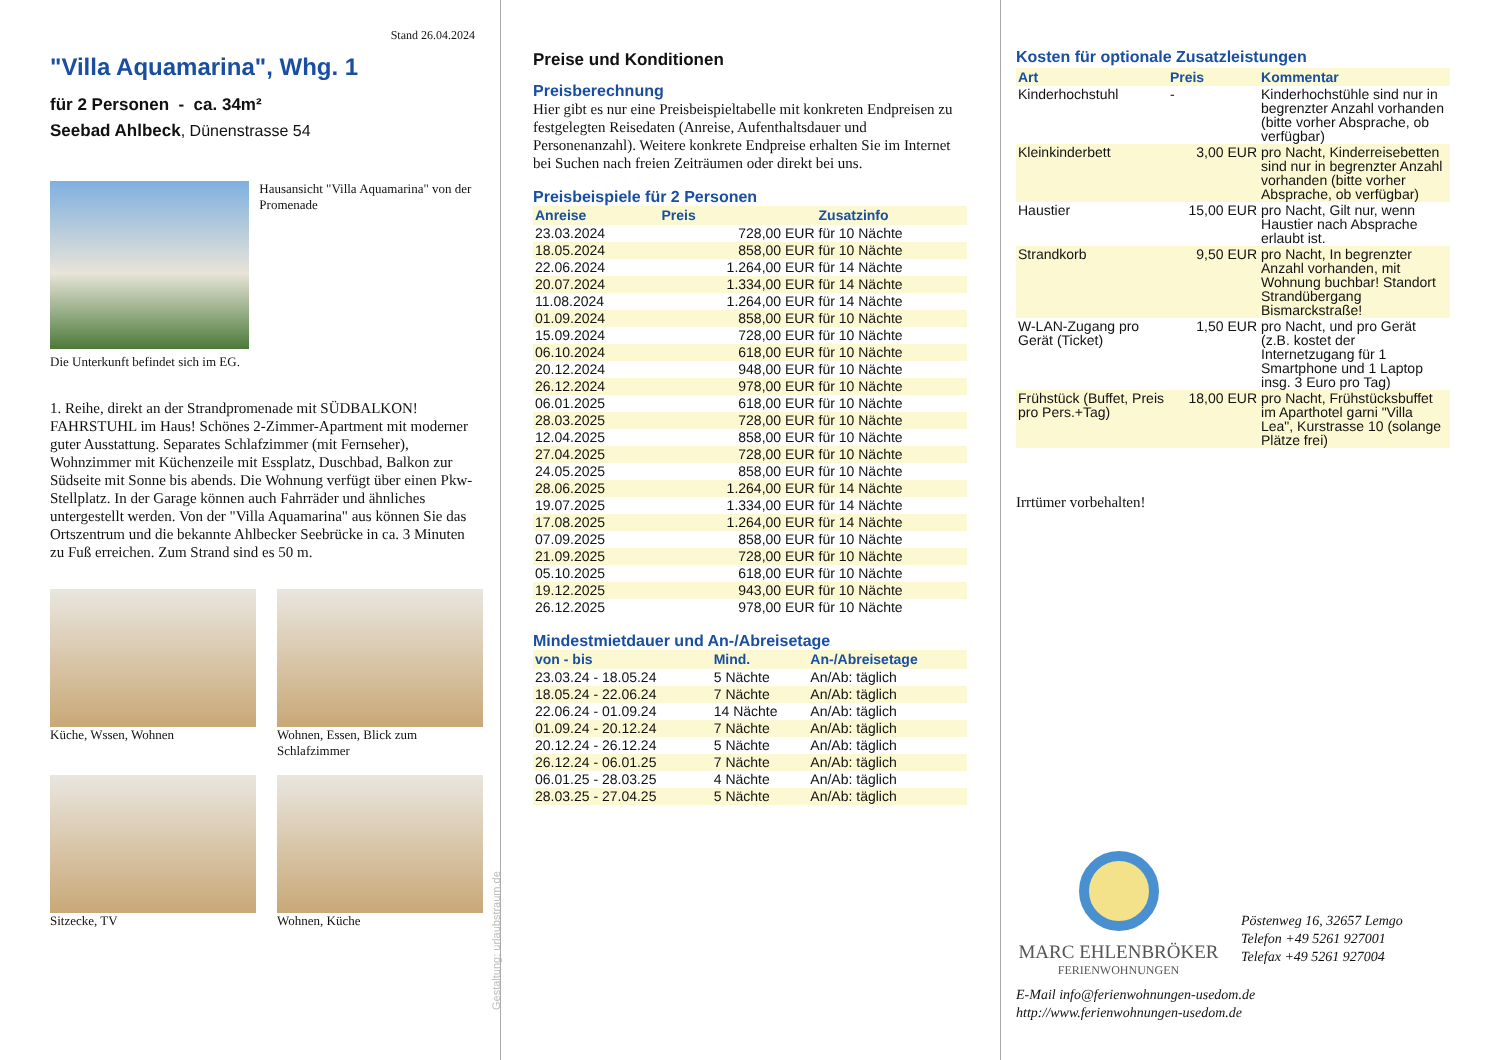Stand 26.04.2024
"Villa Aquamarina", Whg. 1
für 2 Personen - ca. 34m²
Seebad Ahlbeck, Dünenstrasse 54
Hausansicht "Villa Aquamarina" von der Promenade
Die Unterkunft befindet sich im EG.
1. Reihe, direkt an der Strandpromenade mit SÜDBALKON! FAHRSTUHL im Haus! Schönes 2-Zimmer-Apartment mit moderner guter Ausstattung. Separates Schlafzimmer (mit Fernseher), Wohnzimmer mit Küchenzeile mit Essplatz, Duschbad, Balkon zur Südseite mit Sonne bis abends. Die Wohnung verfügt über einen Pkw-Stellplatz. In der Garage können auch Fahrräder und ähnliches untergestellt werden. Von der "Villa Aquamarina" aus können Sie das Ortszentrum und die bekannte Ahlbecker Seebrücke in ca. 3 Minuten zu Fuß erreichen. Zum Strand sind es 50 m.
Küche, Wssen, Wohnen Wohnen, Essen, Blick zum Schlafzimmer
Sitzecke, TV Wohnen, Küche
Gestaltung: urlaubstraum.de
Preise und Konditionen
Preisberechnung
Hier gibt es nur eine Preisbeispieltabelle mit konkreten Endpreisen zu festgelegten Reisedaten (Anreise, Aufenthaltsdauer und Personenanzahl). Weitere konkrete Endpreise erhalten Sie im Internet bei Suchen nach freien Zeiträumen oder direkt bei uns.
Preisbeispiele für 2 Personen
| Anreise | Preis | Zusatzinfo |
| --- | --- | --- |
| 23.03.2024 | 728,00 EUR | für 10 Nächte |
| 18.05.2024 | 858,00 EUR | für 10 Nächte |
| 22.06.2024 | 1.264,00 EUR | für 14 Nächte |
| 20.07.2024 | 1.334,00 EUR | für 14 Nächte |
| 11.08.2024 | 1.264,00 EUR | für 14 Nächte |
| 01.09.2024 | 858,00 EUR | für 10 Nächte |
| 15.09.2024 | 728,00 EUR | für 10 Nächte |
| 06.10.2024 | 618,00 EUR | für 10 Nächte |
| 20.12.2024 | 948,00 EUR | für 10 Nächte |
| 26.12.2024 | 978,00 EUR | für 10 Nächte |
| 06.01.2025 | 618,00 EUR | für 10 Nächte |
| 28.03.2025 | 728,00 EUR | für 10 Nächte |
| 12.04.2025 | 858,00 EUR | für 10 Nächte |
| 27.04.2025 | 728,00 EUR | für 10 Nächte |
| 24.05.2025 | 858,00 EUR | für 10 Nächte |
| 28.06.2025 | 1.264,00 EUR | für 14 Nächte |
| 19.07.2025 | 1.334,00 EUR | für 14 Nächte |
| 17.08.2025 | 1.264,00 EUR | für 14 Nächte |
| 07.09.2025 | 858,00 EUR | für 10 Nächte |
| 21.09.2025 | 728,00 EUR | für 10 Nächte |
| 05.10.2025 | 618,00 EUR | für 10 Nächte |
| 19.12.2025 | 943,00 EUR | für 10 Nächte |
| 26.12.2025 | 978,00 EUR | für 10 Nächte |
Mindestmietdauer und An-/Abreisetage
| von - bis | Mind. | An-/Abreisetage |
| --- | --- | --- |
| 23.03.24 - 18.05.24 | 5 Nächte | An/Ab: täglich |
| 18.05.24 - 22.06.24 | 7 Nächte | An/Ab: täglich |
| 22.06.24 - 01.09.24 | 14 Nächte | An/Ab: täglich |
| 01.09.24 - 20.12.24 | 7 Nächte | An/Ab: täglich |
| 20.12.24 - 26.12.24 | 5 Nächte | An/Ab: täglich |
| 26.12.24 - 06.01.25 | 7 Nächte | An/Ab: täglich |
| 06.01.25 - 28.03.25 | 4 Nächte | An/Ab: täglich |
| 28.03.25 - 27.04.25 | 5 Nächte | An/Ab: täglich |
Kosten für optionale Zusatzleistungen
| Art | Preis | Kommentar |
| --- | --- | --- |
| Kinderhochstuhl | - | Kinderhochstühle sind nur in begrenzter Anzahl vorhanden (bitte vorher Absprache, ob verfügbar) |
| Kleinkinderbett | 3,00 EUR | pro Nacht, Kinderreisebetten sind nur in begrenzter Anzahl vorhanden (bitte vorher Absprache, ob verfügbar) |
| Haustier | 15,00 EUR | pro Nacht, Gilt nur, wenn Haustier nach Absprache erlaubt ist. |
| Strandkorb | 9,50 EUR | pro Nacht, In begrenzter Anzahl vorhanden, mit Wohnung buchbar! Standort Strandübergang Bismarckstraße! |
| W-LAN-Zugang pro Gerät (Ticket) | 1,50 EUR | pro Nacht, und pro Gerät (z.B. kostet der Internetzugang für 1 Smartphone und 1 Laptop insg. 3 Euro pro Tag) |
| Frühstück (Buffet, Preis pro Pers.+Tag) | 18,00 EUR | pro Nacht, Frühstücksbuffet im Aparthotel garni "Villa Lea", Kurstrasse 10 (solange Plätze frei) |
Irrtümer vorbehalten!
MARC EHLENBRÖKER
FERIENWOHNUNGEN
Pöstenweg 16, 32657 Lemgo
Telefon +49 5261 927001
Telefax +49 5261 927004
E-Mail info@ferienwohnungen-usedom.de
http://www.ferienwohnungen-usedom.de